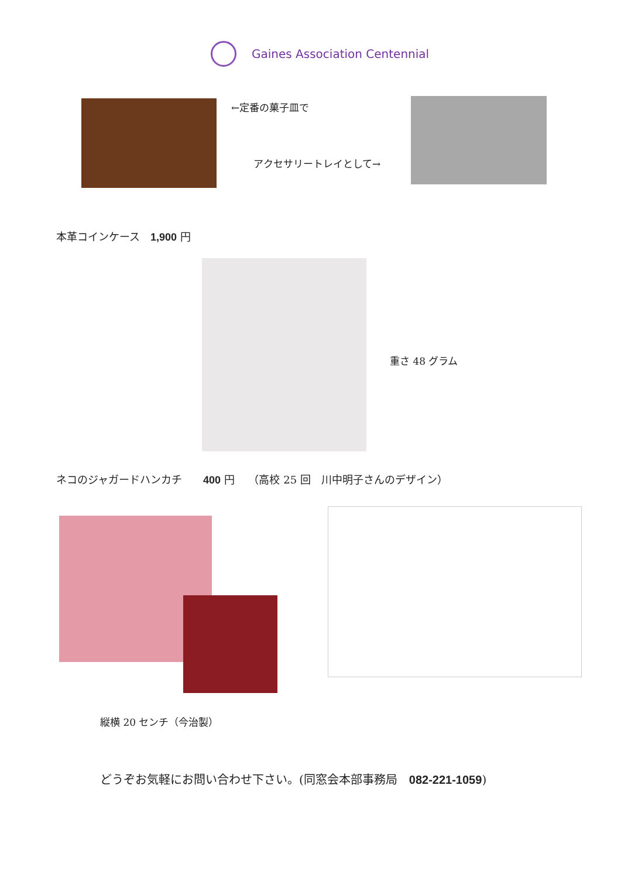Gaines Association Centennial
←定番の菓子皿で
アクセサリートレイとして→
本革コインケース　1,900 円
重さ 48 グラム
ネコのジャガードハンカチ　　400 円　 （高校 25 回　川中明子さんのデザイン）
縦横 20 センチ（今治製）
どうぞお気軽にお問い合わせ下さい。(同窓会本部事務局　082-221-1059)